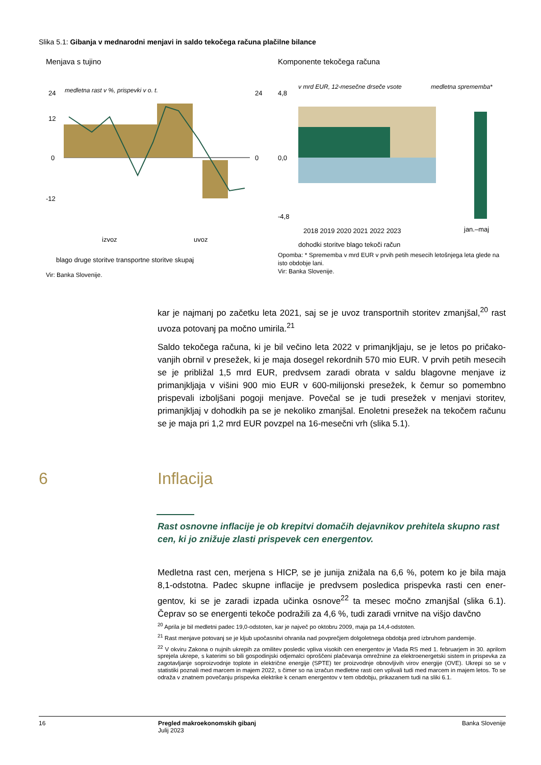Slika 5.1: Gibanja v mednarodni menjavi in saldo tekočega računa plačilne bilance
Menjava s tujino
medletna rast v %, prispevki v o. t.
24
12
0
-12
24
0
izvoz
uvoz
blago druge storitve transportne storitve skupaj
Vir: Banka Slovenije.
Komponente tekočega računa
v mrd EUR, 12-mesečne drseče vsote
medletna sprememba*
4,8
0,0
-4,8
2018 2019 2020 2021 2022 2023
jan.–maj
dohodki storitve blago tekoči račun
Opomba: * Sprememba v mrd EUR v prvih petih mesecih letošnjega leta glede na isto obdobje lani.
Vir: Banka Slovenije.
kar je najmanj po začetku leta 2021, saj se je uvoz transportnih storitev zmanjšal,<sup>20</sup> rast uvoza potovanj pa močno umirila.<sup>21</sup>
Saldo tekočega računa, ki je bil večino leta 2022 v primanjkljaju, se je letos po pričako-vanjih obrnil v presežek, ki je maja dosegel rekordnih 570 mio EUR. V prvih petih mesecih se je približal 1,5 mrd EUR, predvsem zaradi obrata v saldu blagovne menjave iz primanjkljaja v višini 900 mio EUR v 600-milijonski presežek, k čemur so pomembno prispevali izboljšani pogoji menjave. Povečal se je tudi presežek v menjavi storitev, primanjkljaj v dohodkih pa se je nekoliko zmanjšal. Enoletni presežek na tekočem računu se je maja pri 1,2 mrd EUR povzpel na 16-mesečni vrh (slika 5.1).
6 Inflacija
Rast osnovne inflacije je ob krepitvi domačih dejavnikov prehitela skupno rast cen, ki jo znižuje zlasti prispevek cen energentov.
Medletna rast cen, merjena s HICP, se je junija znižala na 6,6 %, potem ko je bila maja 8,1-odstotna. Padec skupne inflacije je predvsem posledica prispevka rasti cen ener-gentov, ki se je zaradi izpada učinka osnove<sup>22</sup> ta mesec močno zmanjšal (slika 6.1). Čeprav so se energenti tekoče podražili za 4,6 %, tudi zaradi vrnitve na višjo davčno
<sup>20</sup> Aprila je bil medletni padec 19,0-odstoten, kar je največ po oktobru 2009, maja pa 14,4-odstoten.
<sup>21</sup> Rast menjave potovanj se je kljub upočasnitvi ohranila nad povprečjem dolgoletnega obdobja pred izbruhom pandemije.
<sup>22</sup> V okviru Zakona o nujnih ukrepih za omilitev posledic vpliva visokih cen energentov je Vlada RS med 1. februarjem in 30. aprilom sprejela ukrepe, s katerimi so bili gospodinjski odjemalci oproščeni plačevanja omrežnine za elektroenergetski sistem in prispevka za zagotavljanje soproizvodnje toplote in električne energije (SPTE) ter proizvodnje obnovljivih virov energije (OVE). Ukrepi so se v statistiki poznali med marcem in majem 2022, s čimer so na izračun medletne rasti cen vplivali tudi med marcem in majem letos. To se odraža v znatnem povečanju prispevka elektrike k cenam energentov v tem obdobju, prikazanem tudi na sliki 6.1.
16 Pregled makroekonomskih gibanj
Julij 2023
Banka Slovenije